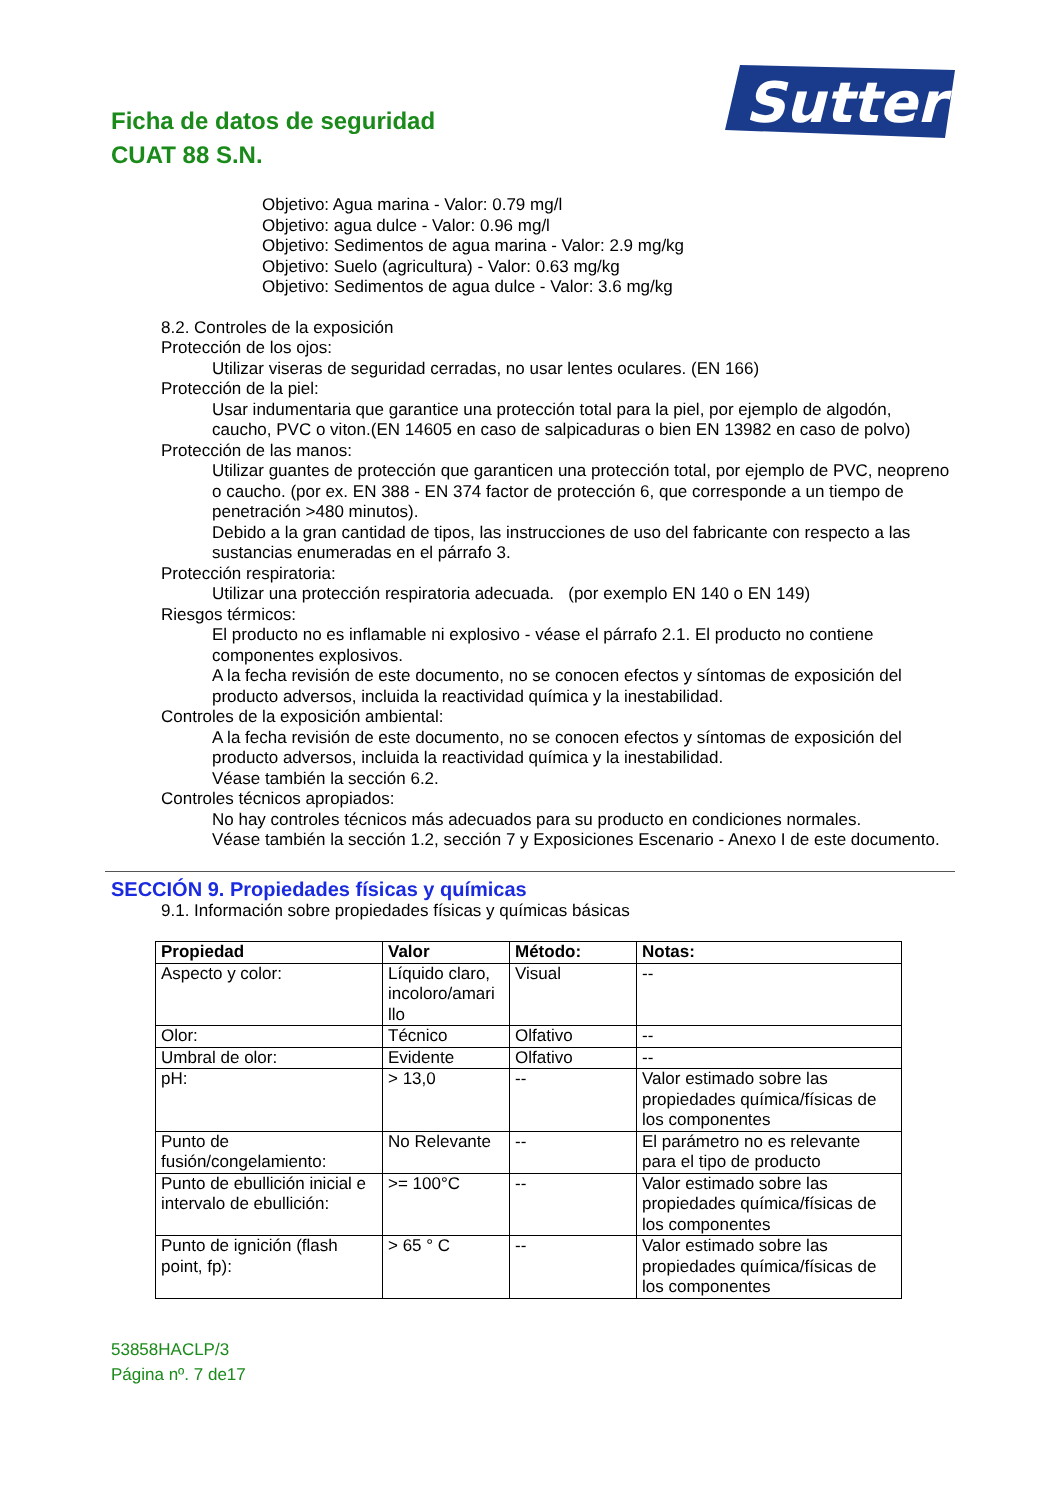Ficha de datos de seguridad
CUAT 88 S.N.
Sutter
Objetivo: Agua marina - Valor: 0.79 mg/l
Objetivo: agua dulce - Valor: 0.96 mg/l
Objetivo: Sedimentos de agua marina - Valor: 2.9 mg/kg
Objetivo: Suelo (agricultura) - Valor: 0.63 mg/kg
Objetivo: Sedimentos de agua dulce - Valor: 3.6 mg/kg
8.2. Controles de la exposición
Protección de los ojos:
Utilizar viseras de seguridad cerradas, no usar lentes oculares. (EN 166)
Protección de la piel:
Usar indumentaria que garantice una protección total para la piel, por ejemplo de algodón, caucho, PVC o viton.(EN 14605 en caso de salpicaduras o bien EN 13982 en caso de polvo)
Protección de las manos:
Utilizar guantes de protección que garanticen una protección total, por ejemplo de PVC, neopreno o caucho. (por ex. EN 388 - EN 374 factor de protección 6, que corresponde a un tiempo de penetración >480 minutos).
Debido a la gran cantidad de tipos, las instrucciones de uso del fabricante con respecto a las sustancias enumeradas en el párrafo 3.
Protección respiratoria:
Utilizar una protección respiratoria adecuada. (por exemplo EN 140 o EN 149)
Riesgos térmicos:
El producto no es inflamable ni explosivo - véase el párrafo 2.1. El producto no contiene componentes explosivos.
A la fecha revisión de este documento, no se conocen efectos y síntomas de exposición del producto adversos, incluida la reactividad química y la inestabilidad.
Controles de la exposición ambiental:
A la fecha revisión de este documento, no se conocen efectos y síntomas de exposición del producto adversos, incluida la reactividad química y la inestabilidad.
Véase también la sección 6.2.
Controles técnicos apropiados:
No hay controles técnicos más adecuados para su producto en condiciones normales.
Véase también la sección 1.2, sección 7 y Exposiciones Escenario - Anexo I de este documento.
SECCIÓN 9. Propiedades físicas y químicas
9.1. Información sobre propiedades físicas y químicas básicas
| Propiedad | Valor | Método: | Notas: |
| --- | --- | --- | --- |
| Aspecto y color: | Líquido claro, incoloro/amari llo | Visual | -- |
| Olor: | Técnico | Olfativo | -- |
| Umbral de olor: | Evidente | Olfativo | -- |
| pH: | > 13,0 | -- | Valor estimado sobre las propiedades química/físicas de los componentes |
| Punto de fusión/congelamiento: | No Relevante | -- | El parámetro no es relevante para el tipo de producto |
| Punto de ebullición inicial e intervalo de ebullición: | >= 100°C | -- | Valor estimado sobre las propiedades química/físicas de los componentes |
| Punto de ignición (flash point, fp): | > 65 ° C | -- | Valor estimado sobre las propiedades química/físicas de los componentes |
53858HACLP/3
Página nº. 7 de17